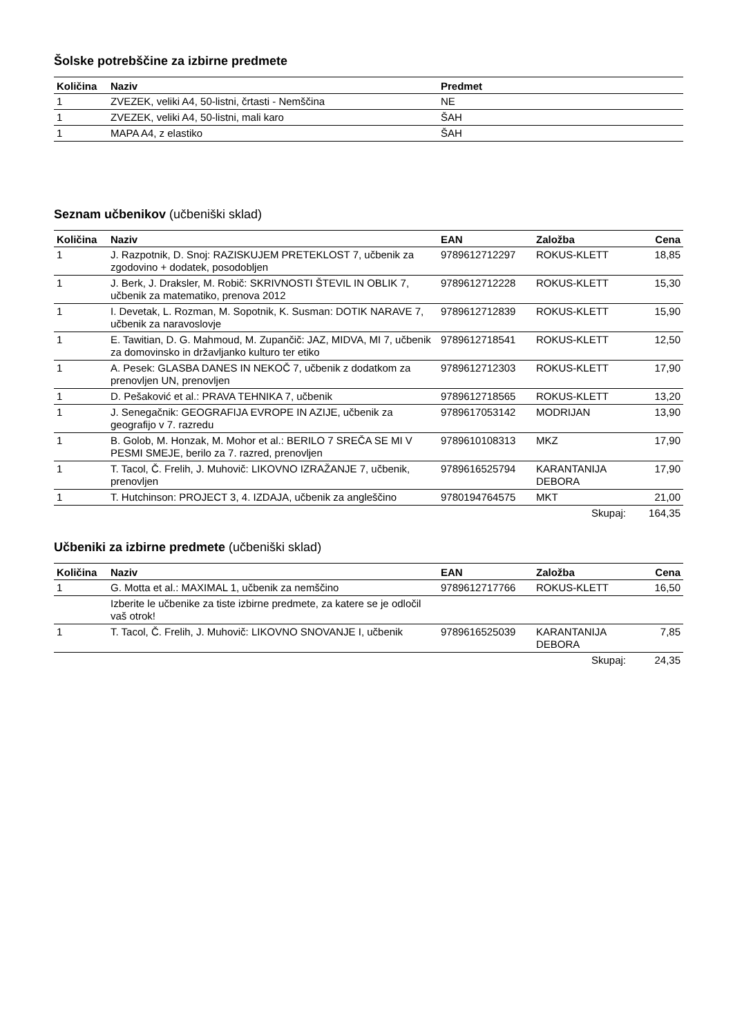Šolske potrebščine za izbirne predmete
| Količina | Naziv | Predmet |
| --- | --- | --- |
| 1 | ZVEZEK, veliki A4, 50-listni, črtasti - Nemščina | NE |
| 1 | ZVEZEK, veliki A4, 50-listni, mali karo | ŠAH |
| 1 | MAPA A4, z elastiko | ŠAH |
Seznam učbenikov (učbeniški sklad)
| Količina | Naziv | EAN | Založba | Cena |
| --- | --- | --- | --- | --- |
| 1 | J. Razpotnik, D. Snoj: RAZISKUJEM PRETEKLOST 7, učbenik za zgodovino + dodatek, posodobljen | 9789612712297 | ROKUS-KLETT | 18,85 |
| 1 | J. Berk, J. Draksler, M. Robič: SKRIVNOSTI ŠTEVIL IN OBLIK 7, učbenik za matematiko, prenova 2012 | 9789612712228 | ROKUS-KLETT | 15,30 |
| 1 | I. Devetak, L. Rozman, M. Sopotnik, K. Susman: DOTIK NARAVE 7, učbenik za naravoslovje | 9789612712839 | ROKUS-KLETT | 15,90 |
| 1 | E. Tawitian, D. G. Mahmoud, M. Zupančič: JAZ, MIDVA, MI 7, učbenik za domovinsko in državljanko kulturo ter etiko | 9789612718541 | ROKUS-KLETT | 12,50 |
| 1 | A. Pesek: GLASBA DANES IN NEKOČ 7, učbenik z dodatkom za prenovljen UN, prenovljen | 9789612712303 | ROKUS-KLETT | 17,90 |
| 1 | D. Pešaković et al.: PRAVA TEHNIKA 7, učbenik | 9789612718565 | ROKUS-KLETT | 13,20 |
| 1 | J. Senegačnik: GEOGRAFIJA EVROPE IN AZIJE, učbenik za geografijo v 7. razredu | 9789617053142 | MODRIJAN | 13,90 |
| 1 | B. Golob, M. Honzak, M. Mohor et al.: BERILO 7 SREČA SE MI V PESMI SMEJE, berilo za 7. razred, prenovljen | 9789610108313 | MKZ | 17,90 |
| 1 | T. Tacol, Č. Frelih, J. Muhovič: LIKOVNO IZRAŽANJE 7, učbenik, prenovljen | 9789616525794 | KARANTANIJA DEBORA | 17,90 |
| 1 | T. Hutchinson: PROJECT 3, 4. IZDAJA, učbenik za angleščino | 9780194764575 | MKT | 21,00 |
| | | | Skupaj: | 164,35 |
Učbeniki za izbirne predmete (učbeniški sklad)
| Količina | Naziv | EAN | Založba | Cena |
| --- | --- | --- | --- | --- |
| 1 | G. Motta et al.: MAXIMAL 1, učbenik za nemščino | 9789612717766 | ROKUS-KLETT | 16,50 |
| | Izberite le učbenike za tiste izbirne predmete, za katere se je odločil vaš otrok! | | | |
| 1 | T. Tacol, Č. Frelih, J. Muhovič: LIKOVNO SNOVANJE I, učbenik | 9789616525039 | KARANTANIJA DEBORA | 7,85 |
| | | | Skupaj: | 24,35 |